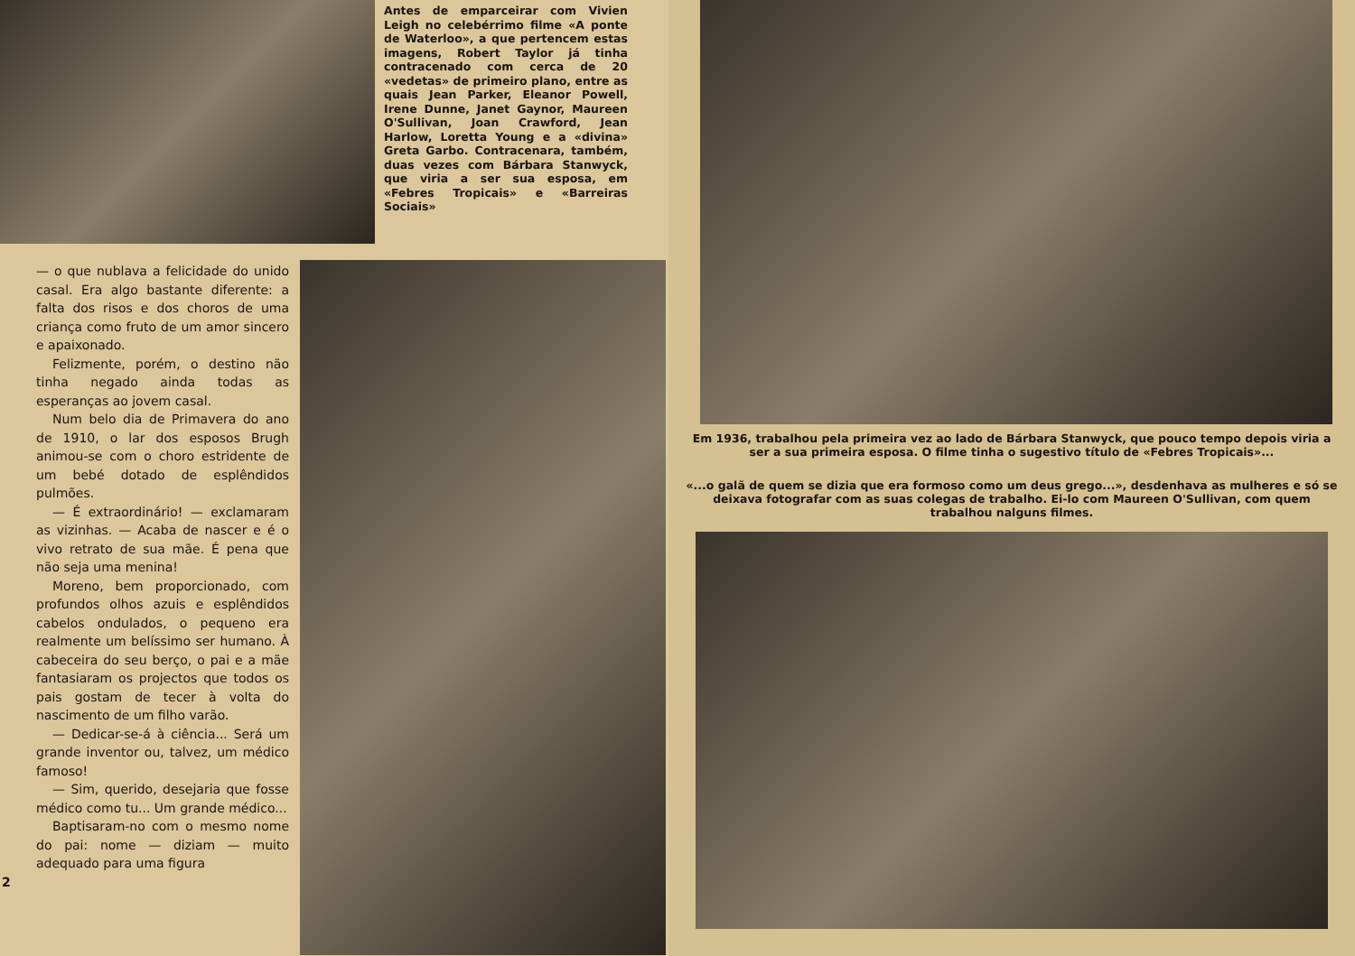Antes de emparceirar com Vivien Leigh no celebérrimo filme «A ponte de Waterloo», a que pertencem estas imagens, Robert Taylor já tinha contracenado com cerca de 20 «vedetas» de primeiro plano, entre as quais Jean Parker, Eleanor Powell, Irene Dunne, Janet Gaynor, Maureen O'Sullivan, Joan Crawford, Jean Harlow, Loretta Young e a «divina» Greta Garbo. Contracenara, também, duas vezes com Bárbara Stanwyck, que viria a ser sua esposa, em «Febres Tropicais» e «Barreiras Sociais»
— o que nublava a felicidade do unido casal. Era algo bastante diferente: a falta dos risos e dos choros de uma criança como fruto de um amor sincero e apaixonado.
Felizmente, porém, o destino não tinha negado ainda todas as esperanças ao jovem casal.
Num belo dia de Primavera do ano de 1910, o lar dos esposos Brugh animou-se com o choro estridente de um bebé dotado de esplêndidos pulmões.
— É extraordinário! — exclamaram as vizinhas. — Acaba de nascer e é o vivo retrato de sua mãe. É pena que não seja uma menina!
Moreno, bem proporcionado, com profundos olhos azuis e esplêndidos cabelos ondulados, o pequeno era realmente um belíssimo ser humano. À cabeceira do seu berço, o pai e a mãe fantasiaram os projectos que todos os pais gostam de tecer à volta do nascimento de um filho varão.
— Dedicar-se-á à ciência... Será um grande inventor ou, talvez, um médico famoso!
— Sim, querido, desejaria que fosse médico como tu... Um grande médico...
Baptisaram-no com o mesmo nome do pai: nome — diziam — muito adequado para uma figura
2
Em 1936, trabalhou pela primeira vez ao lado de Bárbara Stanwyck, que pouco tempo depois viria a ser a sua primeira esposa. O filme tinha o sugestivo título de «Febres Tropicais»...
«...o galã de quem se dizia que era formoso como um deus grego...», desdenhava as mulheres e só se deixava fotografar com as suas colegas de trabalho. Ei-lo com Maureen O'Sullivan, com quem trabalhou nalguns filmes.